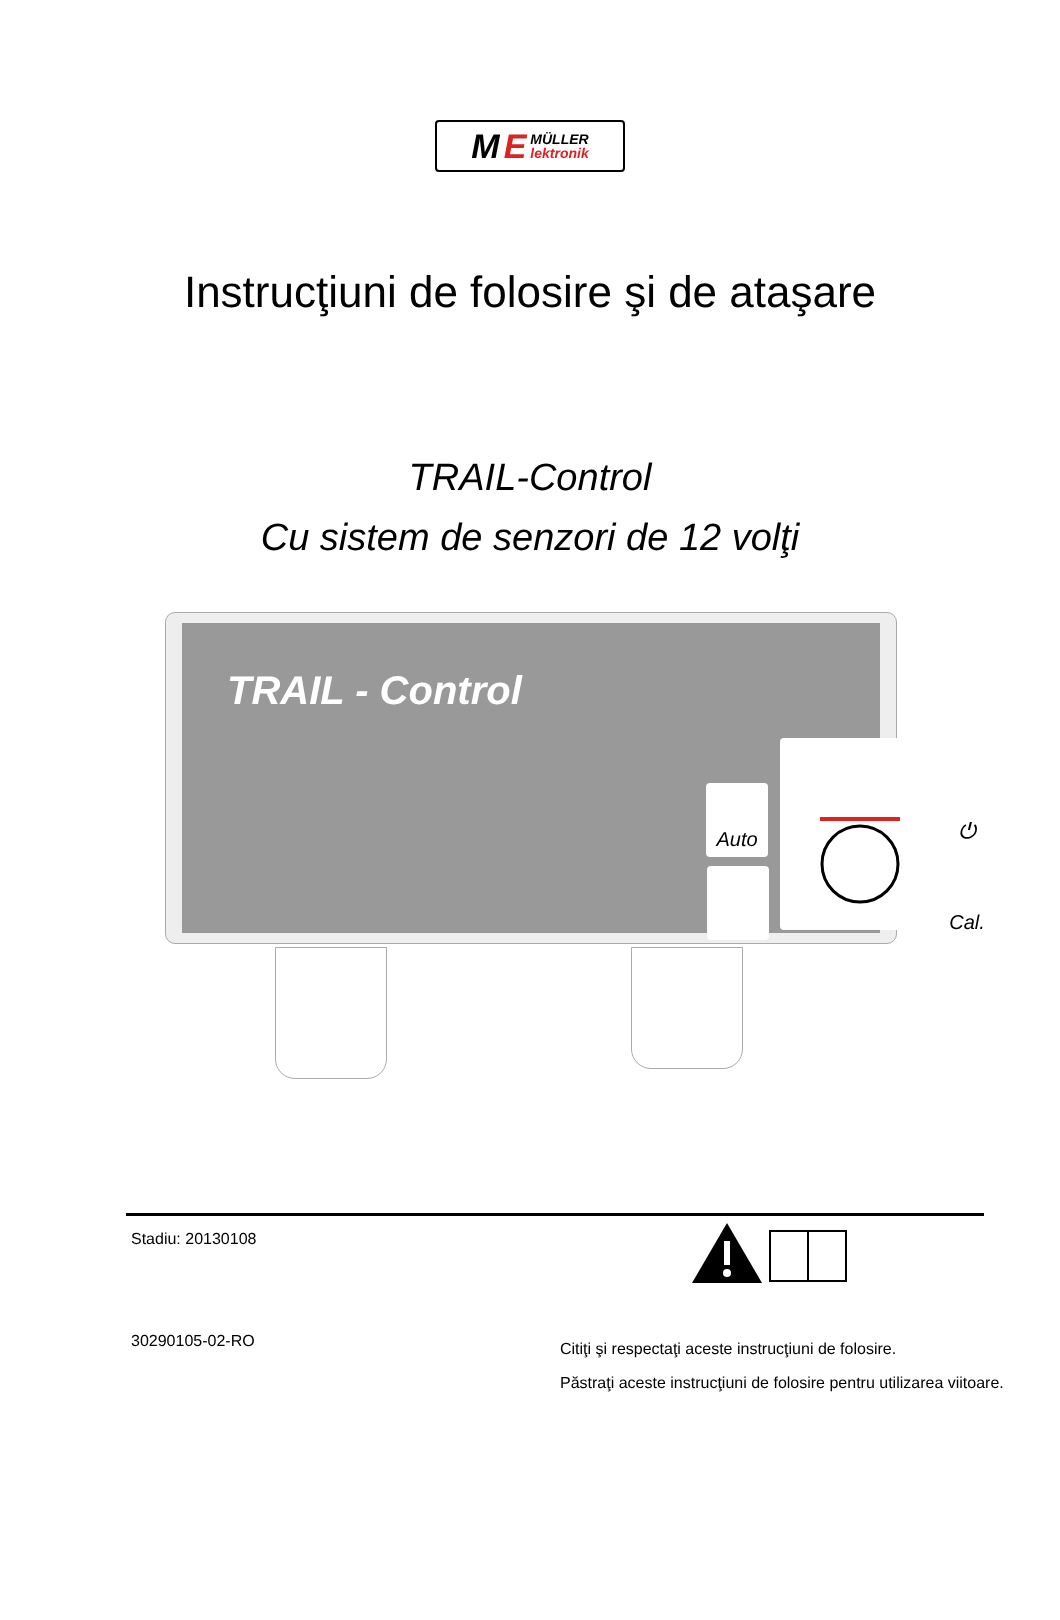M E MÜLLER
lektronik
Instrucţiuni de folosire şi de ataşare
TRAIL-Control
Cu sistem de senzori de 12 volţi
TRAIL - Control
Auto ⏻
Cal.
Stadiu: 20130108
30290105-02-RO
Citiţi şi respectaţi aceste instrucţiuni de folosire.
Păstraţi aceste instrucţiuni de folosire pentru utilizarea viitoare.